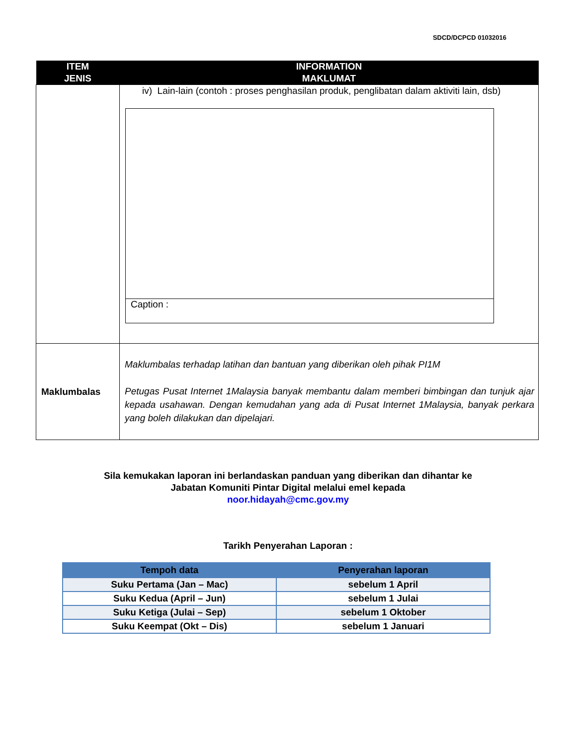SDCD/DCPCD 01032016
| ITEM JENIS | INFORMATION MAKLUMAT |
| --- | --- |
| | iv) Lain-lain (contoh : proses penghasilan produk, penglibatan dalam aktiviti lain, dsb) Caption : |
| Maklumbalas | Maklumbalas terhadap latihan dan bantuan yang diberikan oleh pihak PI1M Petugas Pusat Internet 1Malaysia banyak membantu dalam memberi bimbingan dan tunjuk ajar kepada usahawan. Dengan kemudahan yang ada di Pusat Internet 1Malaysia, banyak perkara yang boleh dilakukan dan dipelajari. |
Sila kemukakan laporan ini berlandaskan panduan yang diberikan dan dihantar ke
Jabatan Komuniti Pintar Digital melalui emel kepada
noor.hidayah@cmc.gov.my
Tarikh Penyerahan Laporan :
| Tempoh data | Penyerahan laporan |
| --- | --- |
| Suku Pertama (Jan – Mac) | sebelum 1 April |
| Suku Kedua (April – Jun) | sebelum 1 Julai |
| Suku Ketiga (Julai – Sep) | sebelum 1 Oktober |
| Suku Keempat (Okt – Dis) | sebelum 1 Januari |